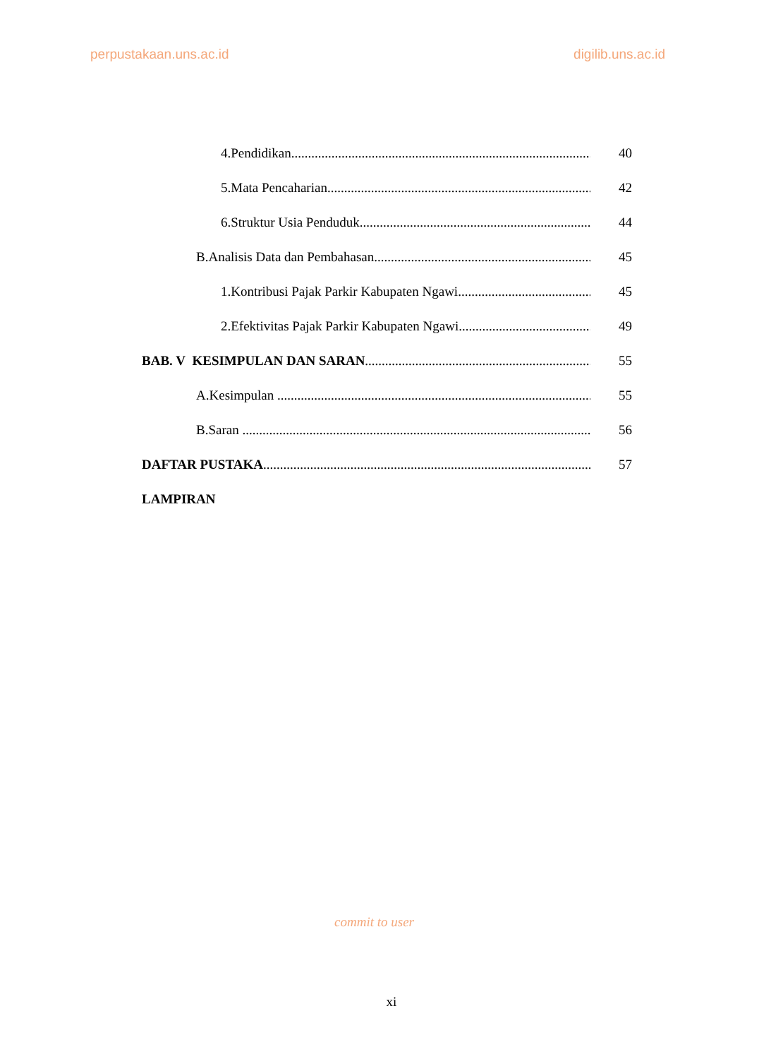perpustakaan.uns.ac.id digilib.uns.ac.id
4. Pendidikan 40
5. Mata Pencaharian 42
6. Struktur Usia Penduduk 44
B. Analisis Data dan Pembahasan. 45
1. Kontribusi Pajak Parkir Kabupaten Ngawi 45
2. Efektivitas Pajak Parkir Kabupaten Ngawi 49
BAB. V KESIMPULAN DAN SARAN 55
A. Kesimpulan 55
B. Saran 56
DAFTAR PUSTAKA 57
LAMPIRAN
commit to user
xi